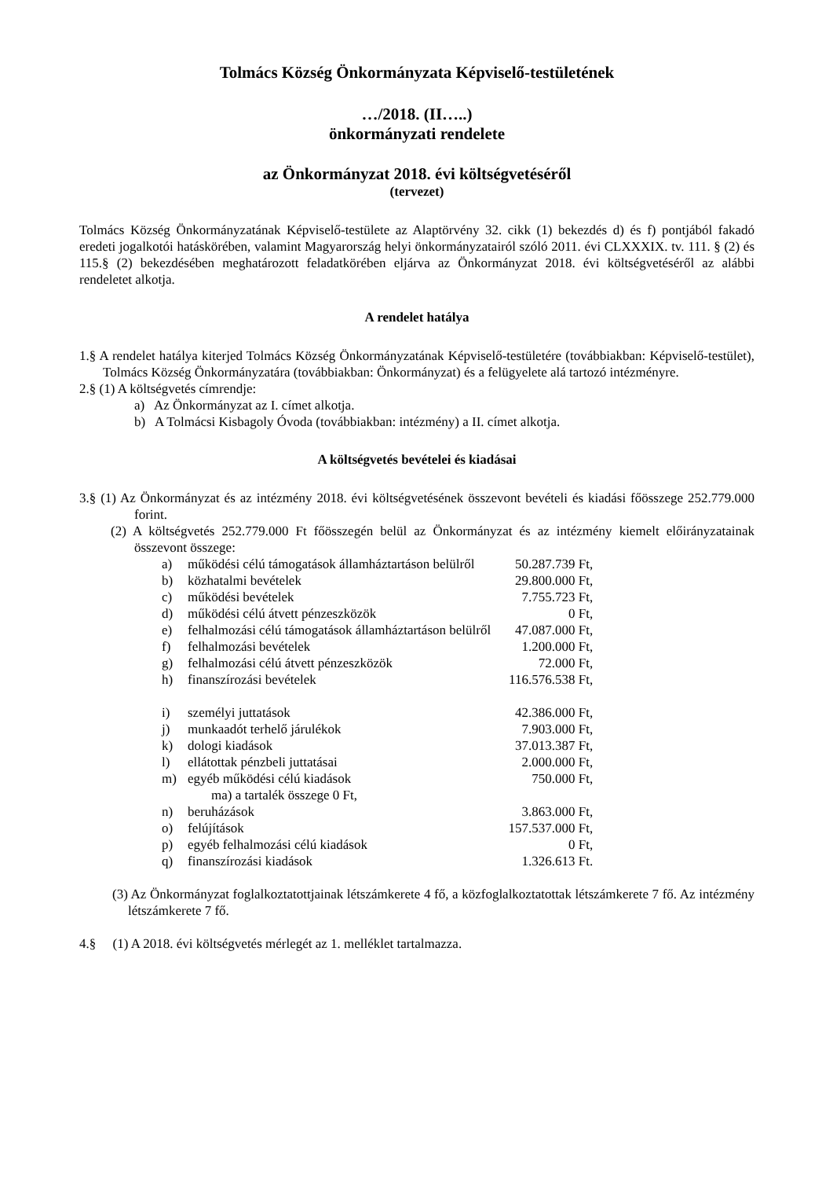Tolmács Község Önkormányzata Képviselő-testületének
…/2018. (II…..)
önkormányzati rendelete
az Önkormányzat 2018. évi költségvetéséről
(tervezet)
Tolmács Község Önkormányzatának Képviselő-testülete az Alaptörvény 32. cikk (1) bekezdés d) és f) pontjából fakadó eredeti jogalkotói hatáskörében, valamint Magyarország helyi önkormányzatairól szóló 2011. évi CLXXXIX. tv. 111. § (2) és 115.§ (2) bekezdésében meghatározott feladatkörében eljárva az Önkormányzat 2018. évi költségvetéséről az alábbi rendeletet alkotja.
A rendelet hatálya
1.§ A rendelet hatálya kiterjed Tolmács Község Önkormányzatának Képviselő-testületére (továbbiakban: Képviselő-testület), Tolmács Község Önkormányzatára (továbbiakban: Önkormányzat) és a felügyelete alá tartozó intézményre.
2.§ (1) A költségvetés címrendje:
a) Az Önkormányzat az I. címet alkotja.
b) A Tolmácsi Kisbagoly Óvoda (továbbiakban: intézmény) a II. címet alkotja.
A költségvetés bevételei és kiadásai
3.§ (1) Az Önkormányzat és az intézmény 2018. évi költségvetésének összevont bevételi és kiadási főösszege 252.779.000 forint.
(2) A költségvetés 252.779.000 Ft főösszegén belül az Önkormányzat és az intézmény kiemelt előirányzatainak összevont összege:
| a) | működési célú támogatások államháztartáson belülről | 50.287.739 Ft, |
| b) | közhatalmi bevételek | 29.800.000 Ft, |
| c) | működési bevételek | 7.755.723 Ft, |
| d) | működési célú átvett pénzeszközök | 0 Ft, |
| e) | felhalmozási célú támogatások államháztartáson belülről | 47.087.000 Ft, |
| f) | felhalmozási bevételek | 1.200.000 Ft, |
| g) | felhalmozási célú átvett pénzeszközök | 72.000 Ft, |
| h) | finanszírozási bevételek | 116.576.538 Ft, |
| i) | személyi juttatások | 42.386.000 Ft, |
| j) | munkaadót terhelő járulékok | 7.903.000 Ft, |
| k) | dologi kiadások | 37.013.387 Ft, |
| l) | ellátottak pénzbeli juttatásai | 2.000.000 Ft, |
| m) | egyéb működési célú kiadások | 750.000 Ft, |
| | ma) a tartalék összege 0 Ft, | |
| n) | beruházások | 3.863.000 Ft, |
| o) | felújítások | 157.537.000 Ft, |
| p) | egyéb felhalmozási célú kiadások | 0 Ft, |
| q) | finanszírozási kiadások | 1.326.613 Ft. |
(3) Az Önkormányzat foglalkoztatottjainak létszámkerete 4 fő, a közfoglalkoztatottak létszámkerete 7 fő. Az intézmény létszámkerete 7 fő.
4.§ (1) A 2018. évi költségvetés mérlegét az 1. melléklet tartalmazza.